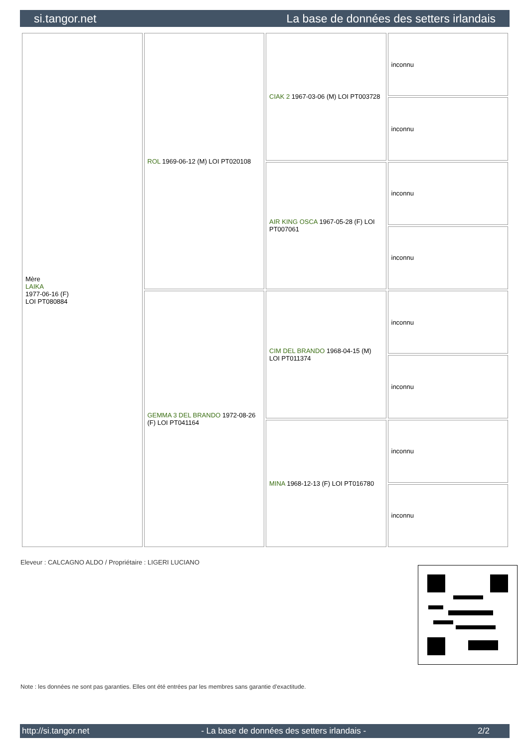si.tangor.net La base de données des setters irlandais
| Mère LAIKA 1977-06-16 (F) LOI PT080884 | ROL 1969-06-12 (M) LOI PT020108 | CIAK 2 1967-03-06 (M) LOI PT003728 | inconnu |
| | | | inconnu |
| | | AIR KING OSCA 1967-05-28 (F) LOI PT007061 | inconnu |
| | | | inconnu |
| | GEMMA 3 DEL BRANDO 1972-08-26 (F) LOI PT041164 | CIM DEL BRANDO 1968-04-15 (M) LOI PT011374 | inconnu |
| | | | inconnu |
| | | MINA 1968-12-13 (F) LOI PT016780 | inconnu |
| | | | inconnu |
Eleveur : CALCAGNO ALDO / Propriétaire : LIGERI LUCIANO
Note : les données ne sont pas garanties. Elles ont été entrées par les membres sans garantie d'exactitude.
http://si.tangor.net - La base de données des setters irlandais - 2/2